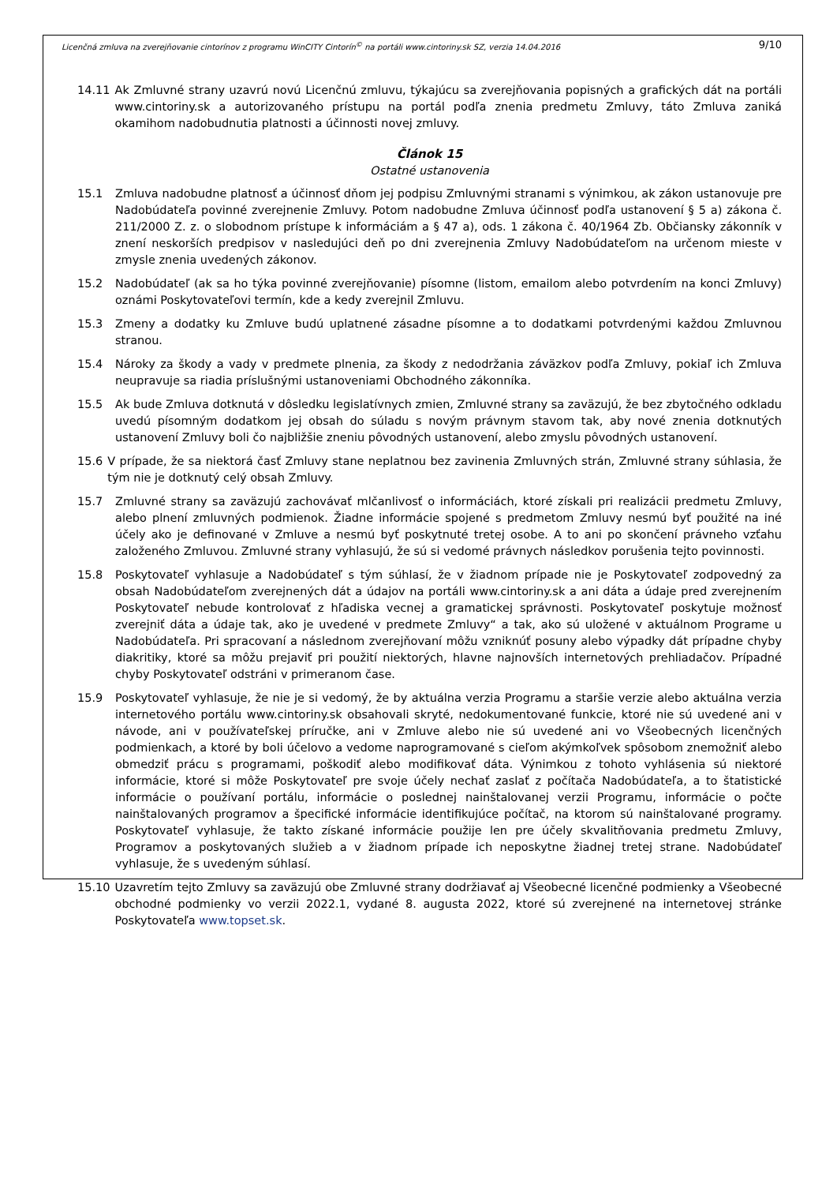Licenčná zmluva na zverejňovanie cintorínov z programu WinCITY Cintorín<sup>©</sup> na portáli www.cintoriny.sk SZ, verzia 14.04.2016 9/10
14.11 Ak Zmluvné strany uzavrú novú Licenčnú zmluvu, týkajúcu sa zverejňovania popisných a grafických dát na portáli www.cintoriny.sk a autorizovaného prístupu na portál podľa znenia predmetu Zmluvy, táto Zmluva zaniká okamihom nadobudnutia platnosti a účinnosti novej zmluvy.
Článok 15
Ostatné ustanovenia
15.1 Zmluva nadobudne platnosť a účinnosť dňom jej podpisu Zmluvnými stranami s výnimkou, ak zákon ustanovuje pre Nadobúdateľa povinné zverejnenie Zmluvy. Potom nadobudne Zmluva účinnosť podľa ustanovení § 5 a) zákona č. 211/2000 Z. z. o slobodnom prístupe k informáciám a § 47 a), ods. 1 zákona č. 40/1964 Zb. Občiansky zákonník v znení neskorších predpisov v nasledujúci deň po dni zverejnenia Zmluvy Nadobúdateľom na určenom mieste v zmysle znenia uvedených zákonov.
15.2 Nadobúdateľ (ak sa ho týka povinné zverejňovanie) písomne (listom, emailom alebo potvrdením na konci Zmluvy) oznámi Poskytovateľovi termín, kde a kedy zverejnil Zmluvu.
15.3 Zmeny a dodatky ku Zmluve budú uplatnené zásadne písomne a to dodatkami potvrdenými každou Zmluvnou stranou.
15.4 Nároky za škody a vady v predmete plnenia, za škody z nedodržania záväzkov podľa Zmluvy, pokiaľ ich Zmluva neupravuje sa riadia príslušnými ustanoveniami Obchodného zákonníka.
15.5 Ak bude Zmluva dotknutá v dôsledku legislatívnych zmien, Zmluvné strany sa zaväzujú, že bez zbytočného odkladu uvedú písomným dodatkom jej obsah do súladu s novým právnym stavom tak, aby nové znenia dotknutých ustanovení Zmluvy boli čo najbližšie zneniu pôvodných ustanovení, alebo zmyslu pôvodných ustanovení.
15.6 V prípade, že sa niektorá časť Zmluvy stane neplatnou bez zavinenia Zmluvných strán, Zmluvné strany súhlasia, že tým nie je dotknutý celý obsah Zmluvy.
15.7 Zmluvné strany sa zaväzujú zachovávať mlčanlivosť o informáciách, ktoré získali pri realizácii predmetu Zmluvy, alebo plnení zmluvných podmienok. Žiadne informácie spojené s predmetom Zmluvy nesmú byť použité na iné účely ako je definované v Zmluve a nesmú byť poskytnuté tretej osobe. A to ani po skončení právneho vzťahu založeného Zmluvou. Zmluvné strany vyhlasujú, že sú si vedomé právnych následkov porušenia tejto povinnosti.
15.8 Poskytovateľ vyhlasuje a Nadobúdateľ s tým súhlasí, že v žiadnom prípade nie je Poskytovateľ zodpovedný za obsah Nadobúdateľom zverejnených dát a údajov na portáli www.cintoriny.sk a ani dáta a údaje pred zverejnením Poskytovateľ nebude kontrolovať z hľadiska vecnej a gramatickej správnosti. Poskytovateľ poskytuje možnosť zverejniť dáta a údaje tak, ako je uvedené v predmete Zmluvy“ a tak, ako sú uložené v aktuálnom Programe u Nadobúdateľa. Pri spracovaní a následnom zverejňovaní môžu vzniknúť posuny alebo výpadky dát prípadne chyby diakritiky, ktoré sa môžu prejaviť pri použití niektorých, hlavne najnovších internetových prehliadačov. Prípadné chyby Poskytovateľ odstráni v primeranom čase.
15.9 Poskytovateľ vyhlasuje, že nie je si vedomý, že by aktuálna verzia Programu a staršie verzie alebo aktuálna verzia internetového portálu www.cintoriny.sk obsahovali skryté, nedokumentované funkcie, ktoré nie sú uvedené ani v návode, ani v používateľskej príručke, ani v Zmluve alebo nie sú uvedené ani vo Všeobecných licenčných podmienkach, a ktoré by boli účelovo a vedome naprogramované s cieľom akýmkoľvek spôsobom znemožniť alebo obmedziť prácu s programami, poškodiť alebo modifikovať dáta. Výnimkou z tohoto vyhlásenia sú niektoré informácie, ktoré si môže Poskytovateľ pre svoje účely nechať zaslať z počítača Nadobúdateľa, a to štatistické informácie o používaní portálu, informácie o poslednej nainštalovanej verzii Programu, informácie o počte nainštalovaných programov a špecifické informácie identifikujúce počítač, na ktorom sú nainštalované programy. Poskytovateľ vyhlasuje, že takto získané informácie použije len pre účely skvalitňovania predmetu Zmluvy, Programov a poskytovaných služieb a v žiadnom prípade ich neposkytne žiadnej tretej strane. Nadobúdateľ vyhlasuje, že s uvedeným súhlasí.
15.10 Uzavretím tejto Zmluvy sa zaväzujú obe Zmluvné strany dodržiavať aj Všeobecné licenčné podmienky a Všeobecné obchodné podmienky vo verzii 2022.1, vydané 8. augusta 2022, ktoré sú zverejnené na internetovej stránke Poskytovateľa www.topset.sk.